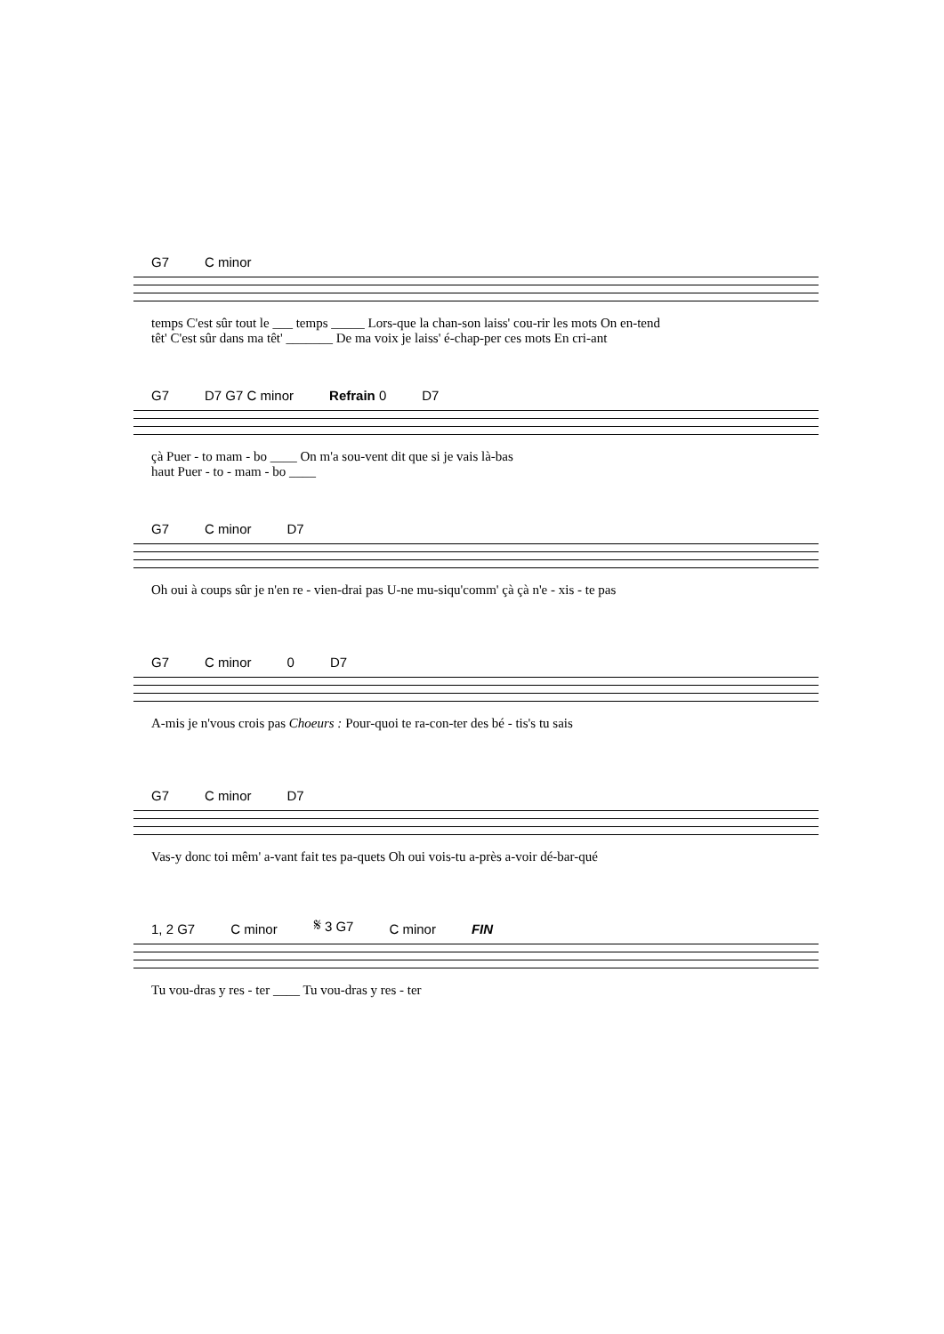G7 C minor
temps C'est sûr tout le ___ temps _____ Lors-que la chan-son laiss' cou-rir les mots On en-tend
têt' C'est sûr dans ma têt' _______ De ma voix je laiss' é-chap-per ces mots En cri-ant
G7 D7 G7 C minor Refrain 0 D7
çà Puer - to mam - bo ____ On m'a sou-vent dit que si je vais là-bas
haut Puer - to - mam - bo ____
G7 C minor D7
Oh oui à coups sûr je n'en re - vien-drai pas U-ne mu-siqu'comm' çà çà n'e - xis - te pas
G7 C minor 0 D7
A-mis je n'vous crois pas Choeurs : Pour-quoi te ra-con-ter des bé - tis's tu sais
G7 C minor D7
Vas-y donc toi mêm' a-vant fait tes pa-quets Oh oui vois-tu a-près a-voir dé-bar-qué
1, 2 G7 C minor 𝄋 3 G7 C minor FIN
Tu vou-dras y res - ter ____ Tu vou-dras y res - ter